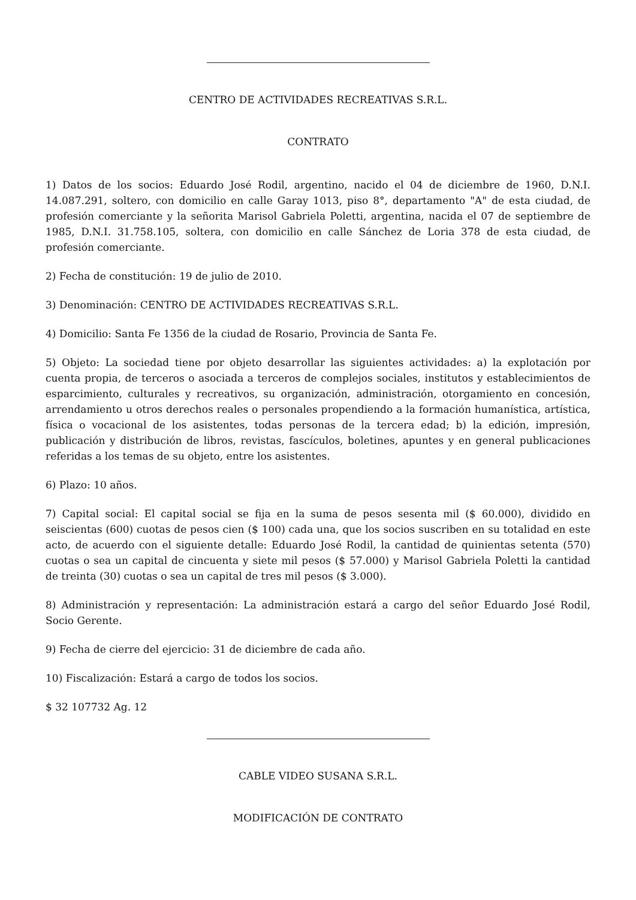CENTRO DE ACTIVIDADES RECREATIVAS S.R.L.
CONTRATO
1) Datos de los socios: Eduardo José Rodil, argentino, nacido el 04 de diciembre de 1960, D.N.I. 14.087.291, soltero, con domicilio en calle Garay 1013, piso 8°, departamento "A" de esta ciudad, de profesión comerciante y la señorita Marisol Gabriela Poletti, argentina, nacida el 07 de septiembre de 1985, D.N.I. 31.758.105, soltera, con domicilio en calle Sánchez de Loria 378 de esta ciudad, de profesión comerciante.
2) Fecha de constitución: 19 de julio de 2010.
3) Denominación: CENTRO DE ACTIVIDADES RECREATIVAS S.R.L.
4) Domicilio: Santa Fe 1356 de la ciudad de Rosario, Provincia de Santa Fe.
5) Objeto: La sociedad tiene por objeto desarrollar las siguientes actividades: a) la explotación por cuenta propia, de terceros o asociada a terceros de complejos sociales, institutos y establecimientos de esparcimiento, culturales y recreativos, su organización, administración, otorgamiento en concesión, arrendamiento u otros derechos reales o personales propendiendo a la formación humanística, artística, física o vocacional de los asistentes, todas personas de la tercera edad; b) la edición, impresión, publicación y distribución de libros, revistas, fascículos, boletines, apuntes y en general publicaciones referidas a los temas de su objeto, entre los asistentes.
6) Plazo: 10 años.
7) Capital social: El capital social se fija en la suma de pesos sesenta mil ($ 60.000), dividido en seiscientas (600) cuotas de pesos cien ($ 100) cada una, que los socios suscriben en su totalidad en este acto, de acuerdo con el siguiente detalle: Eduardo José Rodil, la cantidad de quinientas setenta (570) cuotas o sea un capital de cincuenta y siete mil pesos ($ 57.000) y Marisol Gabriela Poletti la cantidad de treinta (30) cuotas o sea un capital de tres mil pesos ($ 3.000).
8) Administración y representación: La administración estará a cargo del señor Eduardo José Rodil, Socio Gerente.
9) Fecha de cierre del ejercicio: 31 de diciembre de cada año.
10) Fiscalización: Estará a cargo de todos los socios.
$ 32 107732 Ag. 12
CABLE VIDEO SUSANA S.R.L.
MODIFICACIÓN DE CONTRATO